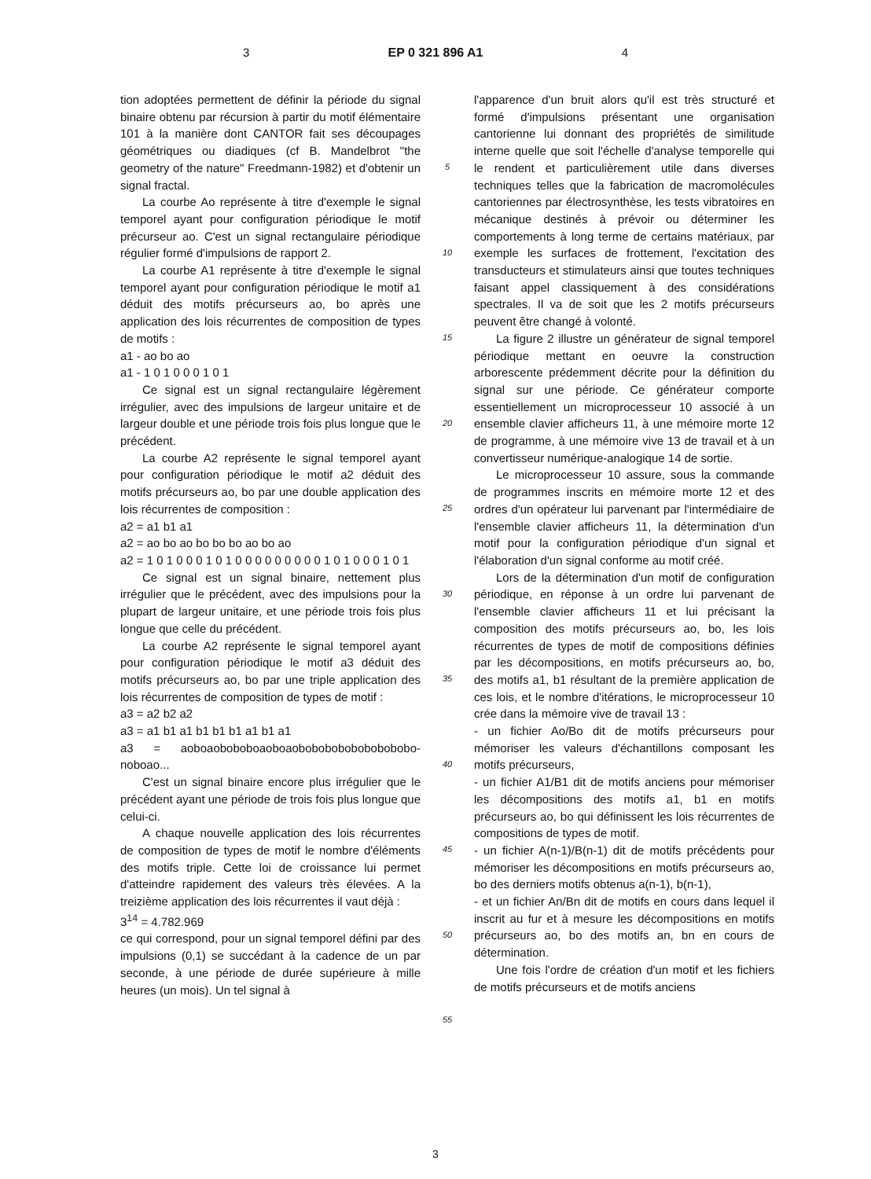3 EP 0 321 896 A1 4
tion adoptées permettent de définir la période du signal binaire obtenu par récursion à partir du motif élémentaire 101 à la manière dont CANTOR fait ses découpages géométriques ou diadiques (cf B. Mandelbrot "the geometry of the nature" Freedmann-1982) et d'obtenir un signal fractal.
La courbe Ao représente à titre d'exemple le signal temporel ayant pour configuration périodique le motif précurseur ao. C'est un signal rectangulaire périodique régulier formé d'impulsions de rapport 2.
La courbe A1 représente à titre d'exemple le signal temporel ayant pour configuration périodique le motif a1 déduit des motifs précurseurs ao, bo après une application des lois récurrentes de composition de types de motifs :
a1 - ao bo ao
a1 - 1 0 1 0 0 0 1 0 1
Ce signal est un signal rectangulaire légèrement irrégulier, avec des impulsions de largeur unitaire et de largeur double et une période trois fois plus longue que le précédent.
La courbe A2 représente le signal temporel ayant pour configuration périodique le motif a2 déduit des motifs précurseurs ao, bo par une double application des lois récurrentes de composition :
a2 = a1 b1 a1
a2 = ao bo ao bo bo bo ao bo ao
a2 = 1 0 1 0 0 0 1 0 1 0 0 0 0 0 0 0 0 0 1 0 1 0 0 0 1 0 1
Ce signal est un signal binaire, nettement plus irrégulier que le précédent, avec des impulsions pour la plupart de largeur unitaire, et une période trois fois plus longue que celle du précédent.
La courbe A2 représente le signal temporel ayant pour configuration périodique le motif a3 déduit des motifs précurseurs ao, bo par une triple application des lois récurrentes de composition de types de motif :
a3 = a2 b2 a2
a3 = a1 b1 a1 b1 b1 b1 a1 b1 a1
a3 = aoboaobobobo­aoboaobobobobobobobobobo­noboao...
C'est un signal binaire encore plus irrégulier que le précédent ayant une période de trois fois plus longue que celui-ci.
A chaque nouvelle application des lois récurrentes de composition de types de motif le nombre d'éléments des motifs triple. Cette loi de croissance lui permet d'atteindre rapidement des valeurs très élevées. A la treizième application des lois récurrentes il vaut déjà :
3<sup>14</sup> = 4.782.969
ce qui correspond, pour un signal temporel défini par des impulsions (0,1) se succédant à la cadence de un par seconde, à une période de durée supérieure à mille heures (un mois). Un tel signal à
5
10
15
20
25
30
35
40
45
50
55
l'apparence d'un bruit alors qu'il est très structuré et formé d'impulsions présentant une organisation cantorienne lui donnant des propriétés de similitude interne quelle que soit l'échelle d'analyse temporelle qui le rendent et particulièrement utile dans diverses techniques telles que la fabrication de macromolécules cantoriennes par électrosynthèse, les tests vibratoires en mécanique destinés à prévoir ou déterminer les comportements à long terme de certains matériaux, par exemple les surfaces de frottement, l'excitation des transducteurs et stimulateurs ainsi que toutes techniques faisant appel classiquement à des considérations spectrales. Il va de soit que les 2 motifs précurseurs peuvent être changé à volonté.
La figure 2 illustre un générateur de signal temporel périodique mettant en oeuvre la construction arborescente prédemment décrite pour la définition du signal sur une période. Ce générateur comporte essentiellement un microprocesseur 10 associé à un ensemble clavier afficheurs 11, à une mémoire morte 12 de programme, à une mémoire vive 13 de travail et à un convertisseur numérique-analogique 14 de sortie.
Le microprocesseur 10 assure, sous la commande de programmes inscrits en mémoire morte 12 et des ordres d'un opérateur lui parvenant par l'intermédiaire de l'ensemble clavier afficheurs 11, la détermination d'un motif pour la configuration périodique d'un signal et l'élaboration d'un signal conforme au motif créé.
Lors de la détermination d'un motif de configuration périodique, en réponse à un ordre lui parvenant de l'ensemble clavier afficheurs 11 et lui précisant la composition des motifs précurseurs ao, bo, les lois récurrentes de types de motif de compositions définies par les décompositions, en motifs précurseurs ao, bo, des motifs a1, b1 résultant de la première application de ces lois, et le nombre d'itérations, le microprocesseur 10 crée dans la mémoire vive de travail 13 :
- un fichier Ao/Bo dit de motifs précurseurs pour mémoriser les valeurs d'échantillons composant les motifs précurseurs,
- un fichier A1/B1 dit de motifs anciens pour mémoriser les décompositions des motifs a1, b1 en motifs précurseurs ao, bo qui définissent les lois récurrentes de compositions de types de motif.
- un fichier A(n-1)/B(n-1) dit de motifs précédents pour mémoriser les décompositions en motifs précurseurs ao, bo des derniers motifs obtenus a(n-1), b(n-1),
- et un fichier An/Bn dit de motifs en cours dans lequel il inscrit au fur et à mesure les décompositions en motifs précurseurs ao, bo des motifs an, bn en cours de détermination.
Une fois l'ordre de création d'un motif et les fichiers de motifs précurseurs et de motifs anciens
3